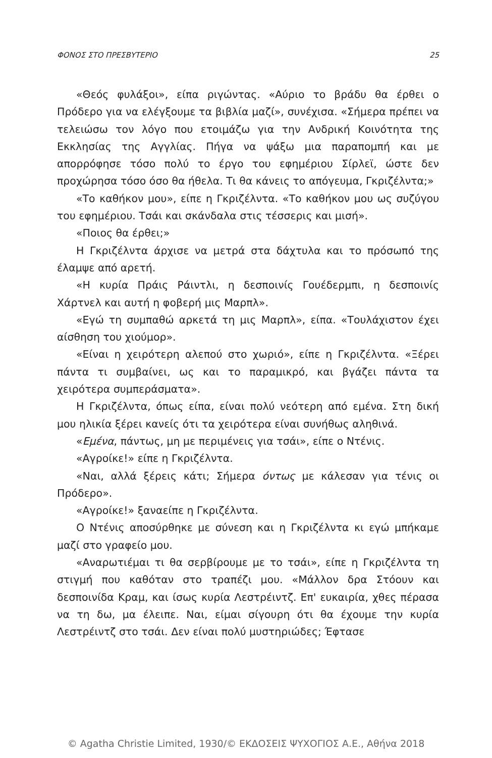ΦΟΝΟΣ ΣΤΟ ΠΡΕΣΒΥΤΕΡΙΟ 25
«Θεός φυλάξοι», είπα ριγώντας. «Αύριο το βράδυ θα έρθει ο Πρόδερο για να ελέγξουμε τα βιβλία μαζί», συνέχισα. «Σήμερα πρέπει να τελειώσω τον λόγο που ετοιμάζω για την Ανδρική Κοινότητα της Εκκλησίας της Αγγλίας. Πήγα να ψάξω μια παραπομπή και με απορρόφησε τόσο πολύ το έργο του εφημέριου Σίρλεϊ, ώστε δεν προχώρησα τόσο όσο θα ήθελα. Τι θα κάνεις το απόγευμα, Γκριζέλντα;»
«Το καθήκον μου», είπε η Γκριζέλντα. «Το καθήκον μου ως συζύγου του εφημέριου. Τσάι και σκάνδαλα στις τέσσερις και μισή».
«Ποιος θα έρθει;»
Η Γκριζέλντα άρχισε να μετρά στα δάχτυλα και το πρόσωπό της έλαμψε από αρετή.
«Η κυρία Πράις Ράιντλι, η δεσποινίς Γουέδερμπι, η δεσποινίς Χάρτνελ και αυτή η φοβερή μις Μαρπλ».
«Εγώ τη συμπαθώ αρκετά τη μις Μαρπλ», είπα. «Τουλάχιστον έχει αίσθηση του χιούμορ».
«Είναι η χειρότερη αλεπού στο χωριό», είπε η Γκριζέλντα. «Ξέρει πάντα τι συμβαίνει, ως και το παραμικρό, και βγάζει πάντα τα χειρότερα συμπεράσματα».
Η Γκριζέλντα, όπως είπα, είναι πολύ νεότερη από εμένα. Στη δική μου ηλικία ξέρει κανείς ότι τα χειρότερα είναι συνήθως αληθινά.
«Εμένα, πάντως, μη με περιμένεις για τσάι», είπε ο Ντένις.
«Αγροίκε!» είπε η Γκριζέλντα.
«Ναι, αλλά ξέρεις κάτι; Σήμερα όντως με κάλεσαν για τένις οι Πρόδερο».
«Αγροίκε!» ξαναείπε η Γκριζέλντα.
Ο Ντένις αποσύρθηκε με σύνεση και η Γκριζέλντα κι εγώ μπήκαμε μαζί στο γραφείο μου.
«Αναρωτιέμαι τι θα σερβίρουμε με το τσάι», είπε η Γκριζέλντα τη στιγμή που καθόταν στο τραπέζι μου. «Μάλλον δρα Στόουν και δεσποινίδα Κραμ, και ίσως κυρία Λεστρέιντζ. Επ' ευκαιρία, χθες πέρασα να τη δω, μα έλειπε. Ναι, είμαι σίγουρη ότι θα έχουμε την κυρία Λεστρέιντζ στο τσάι. Δεν είναι πολύ μυστηριώδες; Έφτασε
© Agatha Christie Limited, 1930/© ΕΚΔΟΣΕΙΣ ΨΥΧΟΓΙΟΣ Α.Ε., Αθήνα 2018